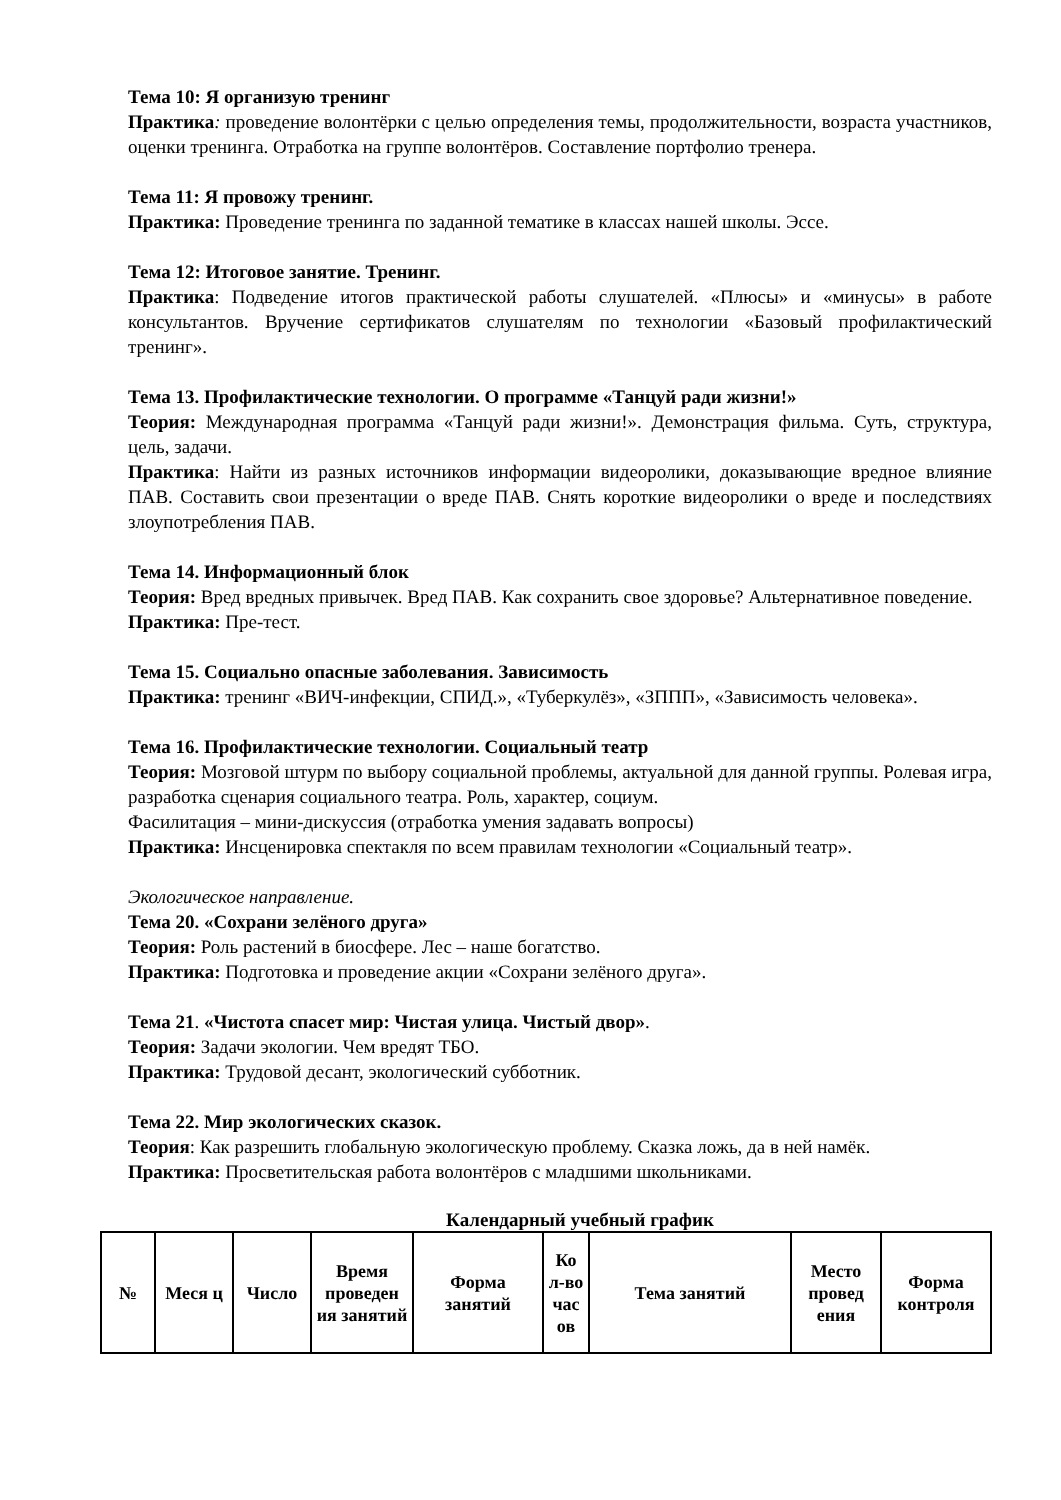Тема 10: Я организую тренинг
Практика: проведение волонтёрки с целью определения темы, продолжительности, возраста участников, оценки тренинга. Отработка на группе волонтёров. Составление портфолио тренера.
Тема 11: Я провожу тренинг.
Практика: Проведение тренинга по заданной тематике в классах нашей школы. Эссе.
Тема 12: Итоговое занятие. Тренинг.
Практика: Подведение итогов практической работы слушателей. «Плюсы» и «минусы» в работе консультантов. Вручение сертификатов слушателям по технологии «Базовый профилактический тренинг».
Тема 13. Профилактические технологии. О программе «Танцуй ради жизни!»
Теория: Международная программа «Танцуй ради жизни!». Демонстрация фильма. Суть, структура, цель, задачи.
Практика: Найти из разных источников информации видеоролики, доказывающие вредное влияние ПАВ. Составить свои презентации о вреде ПАВ. Снять короткие видеоролики о вреде и последствиях злоупотребления ПАВ.
Тема 14. Информационный блок
Теория: Вред вредных привычек. Вред ПАВ. Как сохранить свое здоровье? Альтернативное поведение.
Практика: Пре-тест.
Тема 15. Социально опасные заболевания. Зависимость
Практика: тренинг «ВИЧ-инфекции, СПИД.», «Туберкулёз», «ЗППП», «Зависимость человека».
Тема 16. Профилактические технологии. Социальный театр
Теория: Мозговой штурм по выбору социальной проблемы, актуальной для данной группы. Ролевая игра, разработка сценария социального театра. Роль, характер, социум.
Фасилитация – мини-дискуссия (отработка умения задавать вопросы)
Практика: Инсценировка спектакля по всем правилам технологии «Социальный театр».
Экологическое направление.
Тема 20. «Сохрани зелёного друга»
Теория: Роль растений в биосфере. Лес – наше богатство.
Практика: Подготовка и проведение акции «Сохрани зелёного друга».
Тема 21. «Чистота спасет мир: Чистая улица. Чистый двор».
Теория: Задачи экологии. Чем вредят ТБО.
Практика: Трудовой десант, экологический субботник.
Тема 22. Мир экологических сказок.
Теория: Как разрешить глобальную экологическую проблему. Сказка ложь, да в ней намёк.
Практика: Просветительская работа волонтёров с младшими школьниками.
Календарный учебный график
| № | Меся ц | Число | Время проведен ия занятий | Форма занятий | Ко л-во час ов | Тема занятий | Место провед ения | Форма контроля |
| --- | --- | --- | --- | --- | --- | --- | --- | --- |